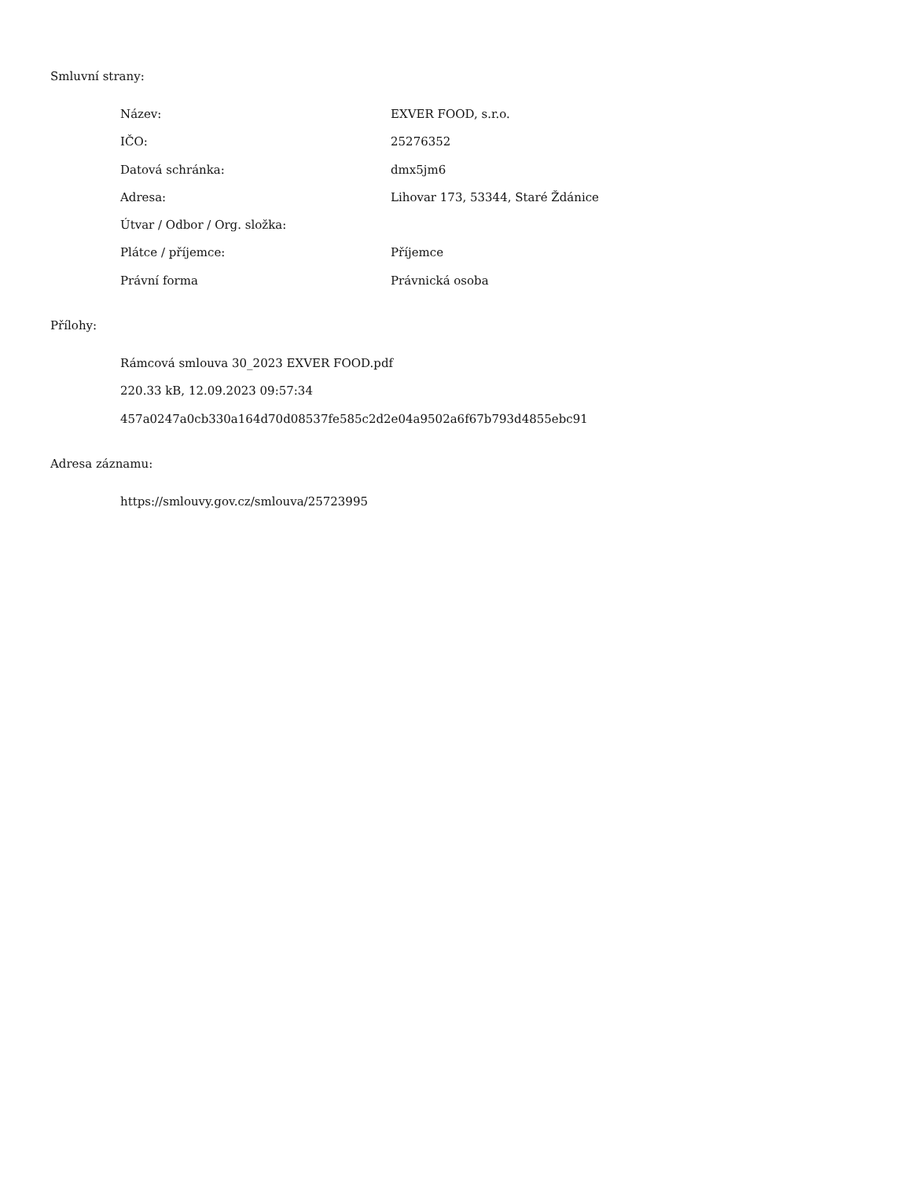Smluvní strany:
| Název: | EXVER FOOD, s.r.o. |
| IČO: | 25276352 |
| Datová schránka: | dmx5jm6 |
| Adresa: | Lihovar 173, 53344, Staré Ždánice |
| Útvar / Odbor / Org. složka: | |
| Plátce / příjemce: | Příjemce |
| Právní forma | Právnická osoba |
Přílohy:
Rámcová smlouva 30_2023 EXVER FOOD.pdf
220.33 kB, 12.09.2023 09:57:34
457a0247a0cb330a164d70d08537fe585c2d2e04a9502a6f67b793d4855ebc91
Adresa záznamu:
https://smlouvy.gov.cz/smlouva/25723995